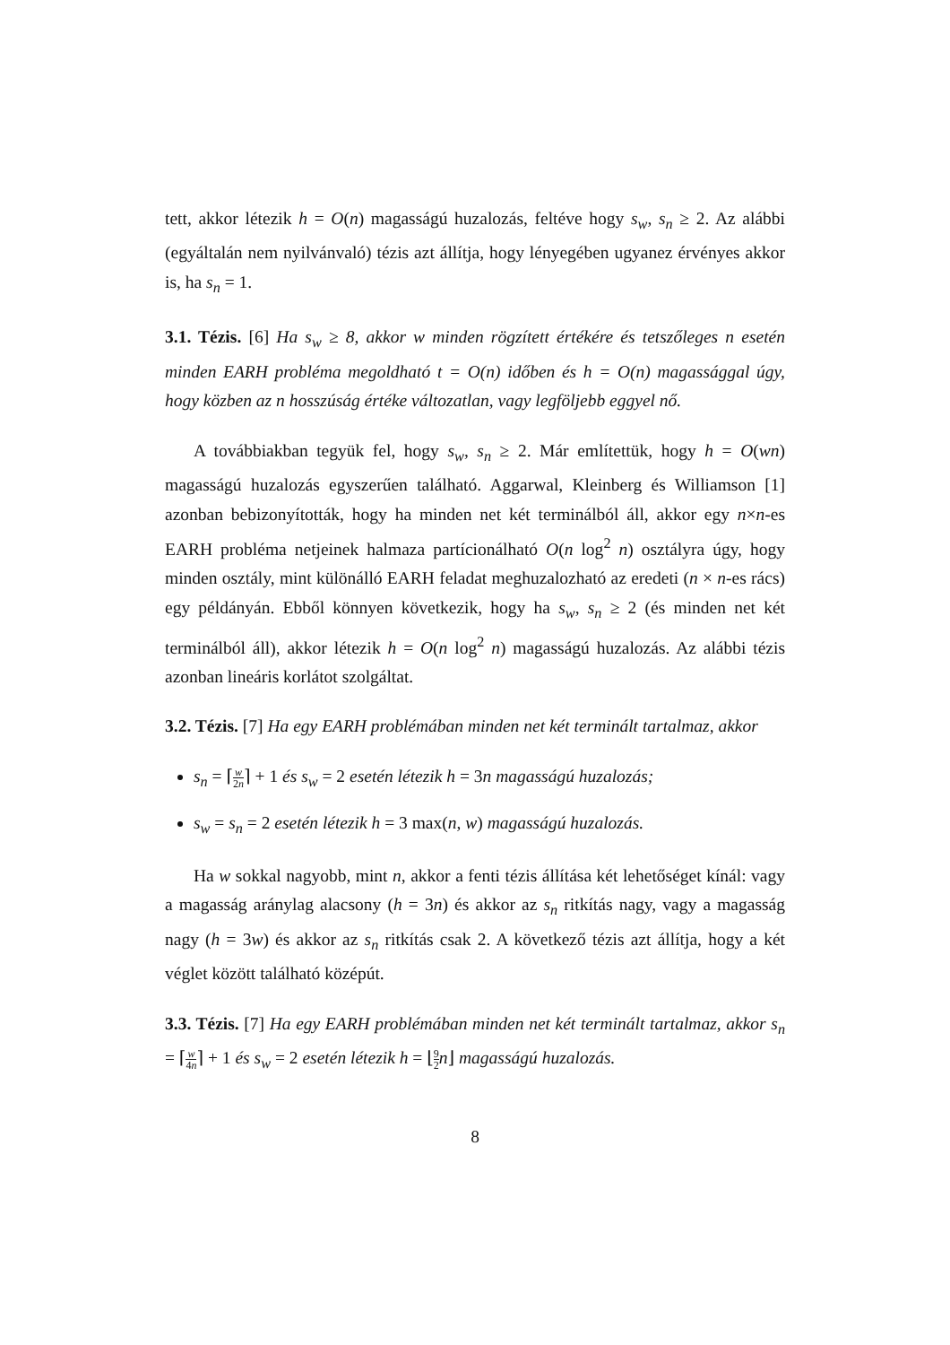tett, akkor létezik h = O(n) magasságú huzalozás, feltéve hogy s<sub>w</sub>, s<sub>n</sub> ≥ 2. Az alábbi (egyáltalán nem nyilvánvaló) tézis azt állítja, hogy lényegében ugyanez érvényes akkor is, ha s<sub>n</sub> = 1.
3.1. Tézis. [6] Ha s<sub>w</sub> ≥ 8, akkor w minden rögzített értékére és tetszőleges n esetén minden EARH probléma megoldható t = O(n) időben és h = O(n) magassággal úgy, hogy közben az n hosszúság értéke változatlan, vagy legfölje­bb eggyel nő.
A továbbiakban tegyük fel, hogy s<sub>w</sub>, s<sub>n</sub> ≥ 2. Már említettük, hogy h = O(wn) magasságú huzalozás egyszerűen található. Aggarwal, Kleinberg és Williamson [1] azonban bebizonyították, hogy ha minden net két terminálból áll, akkor egy n×n-es EARH probléma netjeinek halmaza partícionálható O(n log<sup>2</sup> n) osztályra úgy, hogy minden osztály, mint különálló EARH feladat meghuzalozható az eredeti (n × n-es rács) egy példányán. Ebből könnyen következik, hogy ha s<sub>w</sub>, s<sub>n</sub> ≥ 2 (és minden net két terminálból áll), akkor létezik h = O(n log<sup>2</sup> n) magasságú huzalozás. Az alábbi tézis azonban lineáris korlátot szolgáltat.
3.2. Tézis. [7] Ha egy EARH problémában minden net két terminált tartalmaz, akkor
s<sub>n</sub> = ⌈w 2n⌉ + 1 és s<sub>w</sub> = 2 esetén létezik h = 3n magasságú huzalozás;
s<sub>w</sub> = s<sub>n</sub> = 2 esetén létezik h = 3 max(n, w) magasságú huzalozás.
Ha w sokkal nagyobb, mint n, akkor a fenti tézis állítása két lehetőséget kínál: vagy a magasság aránylag alacsony (h = 3n) és akkor az s<sub>n</sub> ritkítás nagy, vagy a magasság nagy (h = 3w) és akkor az s<sub>n</sub> ritkítás csak 2. A következő tézis azt állítja, hogy a két véglet között található középút.
3.3. Tézis. [7] Ha egy EARH problémában minden net két terminált tartalmaz, akkor s<sub>n</sub> = ⌈w 4n⌉ + 1 és s<sub>w</sub> = 2 esetén létezik h = ⌊9 2 n⌋ magasságú huzalozás.
8